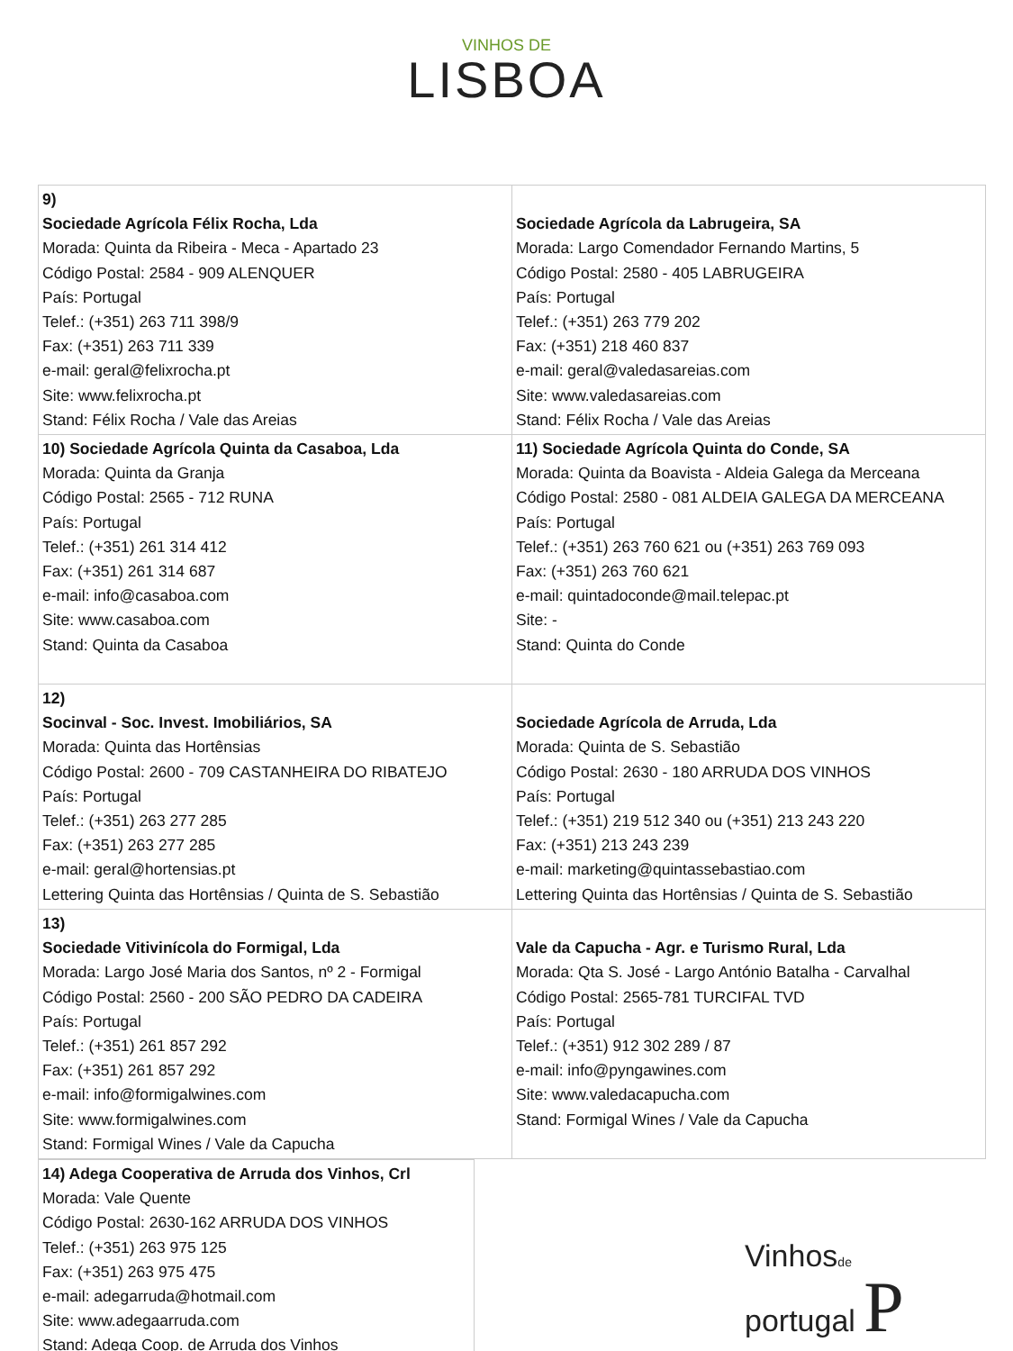VINHOS DE
LISBOA
| 9) Sociedade Agrícola Félix Rocha, Lda Morada: Quinta da Ribeira - Meca - Apartado 23 Código Postal: 2584 - 909 ALENQUER País: Portugal Telef.: (+351) 263 711 398/9 Fax: (+351) 263 711 339 e-mail: geral@felixrocha.pt Site: www.felixrocha.pt Stand: Félix Rocha / Vale das Areias | Sociedade Agrícola da Labrugeira, SA Morada: Largo Comendador Fernando Martins, 5 Código Postal: 2580 - 405 LABRUGEIRA País: Portugal Telef.: (+351) 263 779 202 Fax: (+351) 218 460 837 e-mail: geral@valedasareias.com Site: www.valedasareias.com Stand: Félix Rocha / Vale das Areias |
| 10) Sociedade Agrícola Quinta da Casaboa, Lda Morada: Quinta da Granja Código Postal: 2565 - 712 RUNA País: Portugal Telef.: (+351) 261 314 412 Fax: (+351) 261 314 687 e-mail: info@casaboa.com Site: www.casaboa.com Stand: Quinta da Casaboa | 11) Sociedade Agrícola Quinta do Conde, SA Morada: Quinta da Boavista - Aldeia Galega da Merceana Código Postal: 2580 - 081 ALDEIA GALEGA DA MERCEANA País: Portugal Telef.: (+351) 263 760 621 ou (+351) 263 769 093 Fax: (+351) 263 760 621 e-mail: quintadoconde@mail.telepac.pt Site: - Stand: Quinta do Conde |
| 12) Socinval - Soc. Invest. Imobiliários, SA Morada: Quinta das Hortênsias Código Postal: 2600 - 709 CASTANHEIRA DO RIBATEJO País: Portugal Telef.: (+351) 263 277 285 Fax: (+351) 263 277 285 e-mail: geral@hortensias.pt Lettering Quinta das Hortênsias / Quinta de S. Sebastião | Sociedade Agrícola de Arruda, Lda Morada: Quinta de S. Sebastião Código Postal: 2630 - 180 ARRUDA DOS VINHOS País: Portugal Telef.: (+351) 219 512 340 ou (+351) 213 243 220 Fax: (+351) 213 243 239 e-mail: marketing@quintassebastiao.com Lettering Quinta das Hortênsias / Quinta de S. Sebastião |
| 13) Sociedade Vitivinícola do Formigal, Lda Morada: Largo José Maria dos Santos, nº 2 - Formigal Código Postal: 2560 - 200 SÃO PEDRO DA CADEIRA País: Portugal Telef.: (+351) 261 857 292 Fax: (+351) 261 857 292 e-mail: info@formigalwines.com Site: www.formigalwines.com Stand: Formigal Wines / Vale da Capucha | Vale da Capucha - Agr. e Turismo Rural, Lda Morada: Qta S. José - Largo António Batalha - Carvalhal Código Postal: 2565-781 TURCIFAL TVD País: Portugal Telef.: (+351) 912 302 289 / 87 e-mail: info@pyngawines.com Site: www.valedacapucha.com Stand: Formigal Wines / Vale da Capucha |
| 14) Adega Cooperativa de Arruda dos Vinhos, Crl Morada: Vale Quente Código Postal: 2630-162 ARRUDA DOS VINHOS Telef.: (+351) 263 975 125 Fax: (+351) 263 975 475 e-mail: adegarruda@hotmail.com Site: www.adegaarruda.com Stand: Adega Coop. de Arruda dos Vinhos |
Vinhosde
portugal P